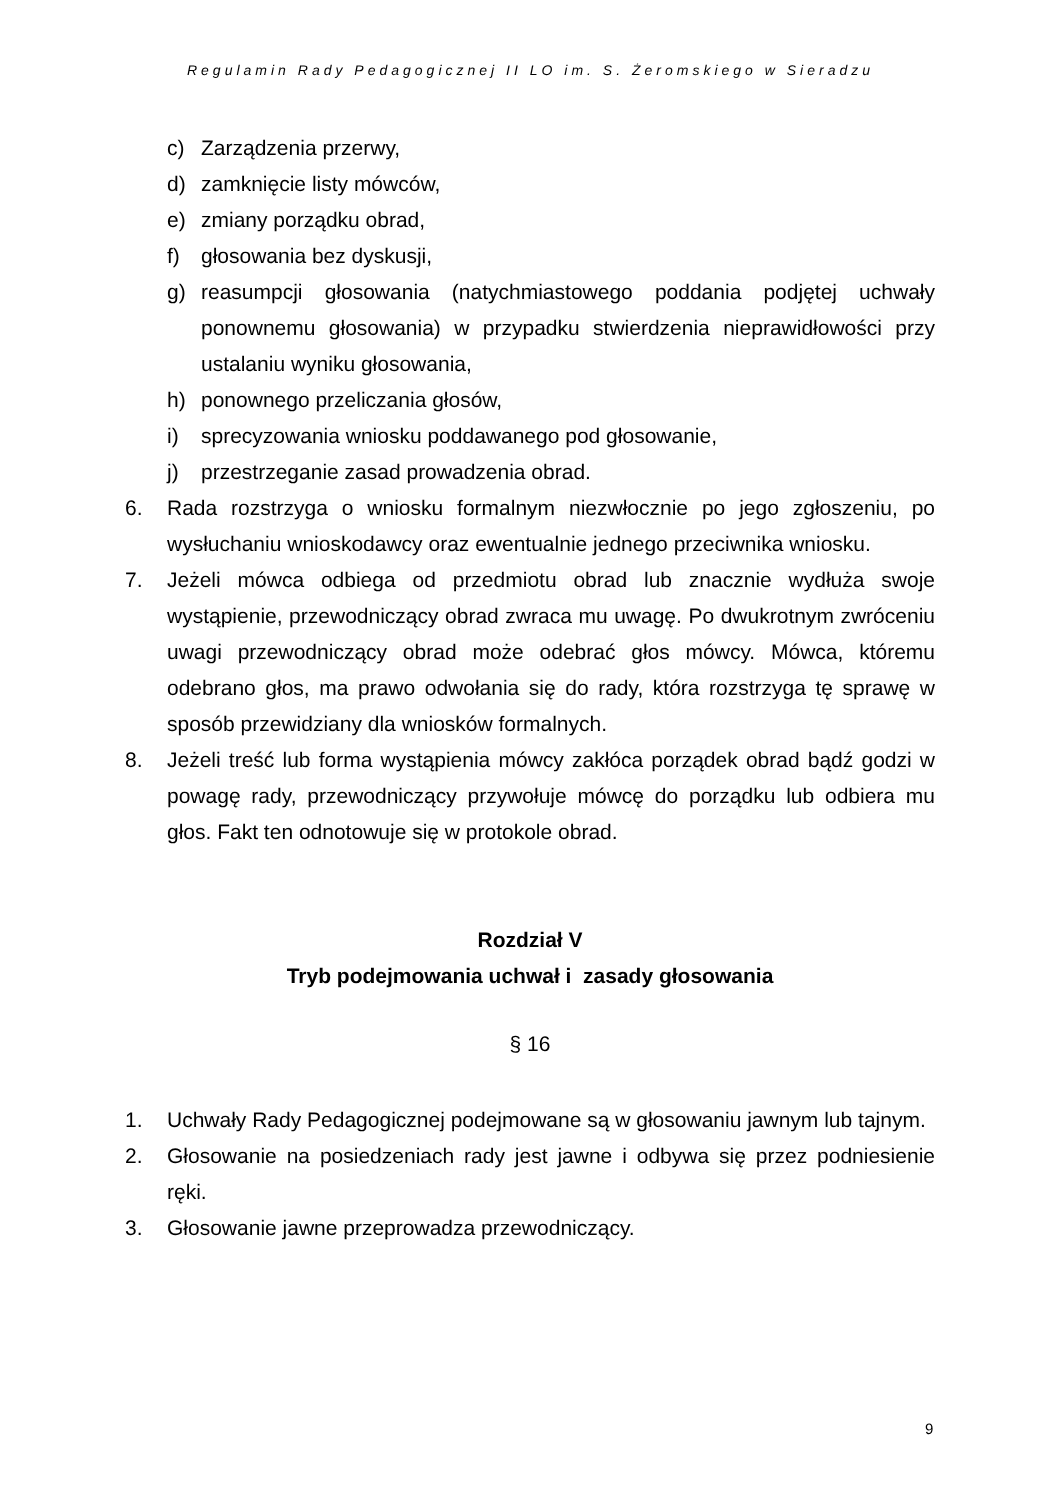Regulamin Rady Pedagogicznej II LO im. S. Żeromskiego w Sieradzu
c) Zarządzenia przerwy,
d) zamknięcie listy mówców,
e) zmiany porządku obrad,
f) głosowania bez dyskusji,
g) reasumpcji głosowania (natychmiastowego poddania podjętej uchwały ponownemu głosowania) w przypadku stwierdzenia nieprawidłowości przy ustalaniu wyniku głosowania,
h) ponownego przeliczania głosów,
i) sprecyzowania wniosku poddawanego pod głosowanie,
j) przestrzeganie zasad prowadzenia obrad.
6. Rada rozstrzyga o wniosku formalnym niezwłocznie po jego zgłoszeniu, po wysłuchaniu wnioskodawcy oraz ewentualnie jednego przeciwnika wniosku.
7. Jeżeli mówca odbiega od przedmiotu obrad lub znacznie wydłuża swoje wystąpienie, przewodniczący obrad zwraca mu uwagę. Po dwukrotnym zwróceniu uwagi przewodniczący obrad może odebrać głos mówcy. Mówca, któremu odebrano głos, ma prawo odwołania się do rady, która rozstrzyga tę sprawę w sposób przewidziany dla wniosków formalnych.
8. Jeżeli treść lub forma wystąpienia mówcy zakłóca porządek obrad bądź godzi w powagę rady, przewodniczący przywołuje mówcę do porządku lub odbiera mu głos. Fakt ten odnotowuje się w protokole obrad.
Rozdział V
Tryb podejmowania uchwał i zasady głosowania
§ 16
1. Uchwały Rady Pedagogicznej podejmowane są w głosowaniu jawnym lub tajnym.
2. Głosowanie na posiedzeniach rady jest jawne i odbywa się przez podniesienie ręki.
3. Głosowanie jawne przeprowadza przewodniczący.
9